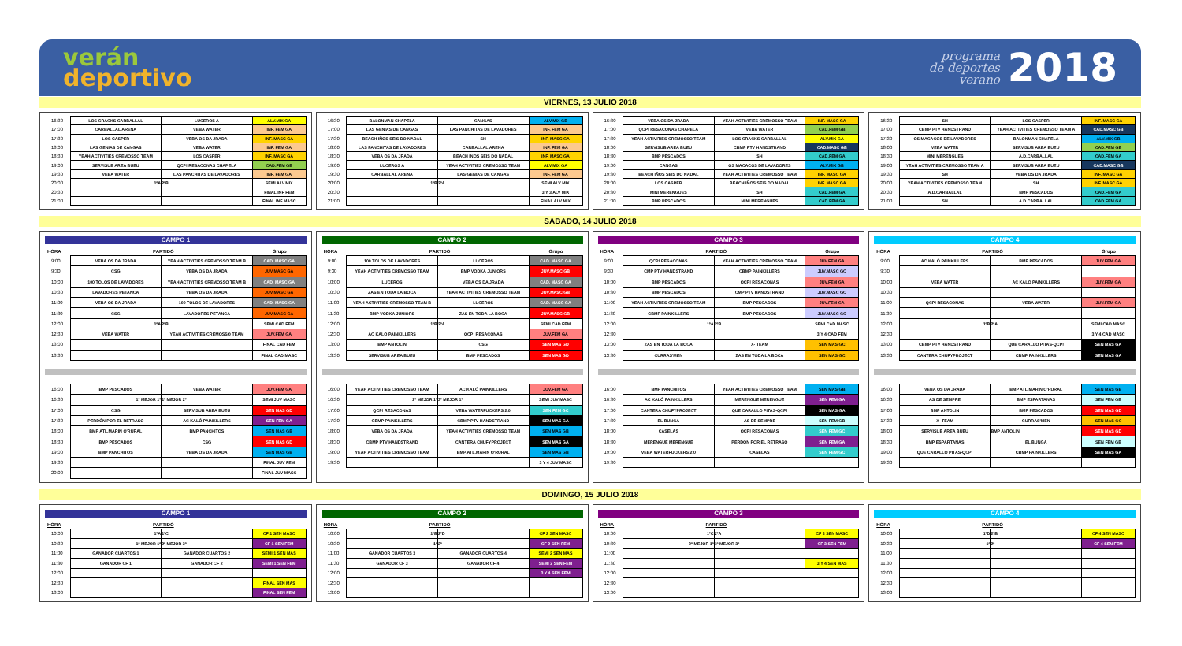verán
deportivo
programa
de deportes
verano
2018
VIERNES, 13 JULIO 2018
| 16:30 | LOS CRACKS CARBALLAL | LUCEROS A | ALV.MIX GA |
| 17:00 | CARBALLAL ARENA | VEBA WATER | INF. FEM GA |
| 17:30 | LOS CASPER | VEBA OS DA JRADA | INF. MASC GA |
| 18:00 | LAS GENIAS DE CANGAS | VEBA WATER | INF. FEM GA |
| 18:30 | YEAH ACTIVITIES CREMOSSO TEAM | LOS CASPER | INF. MASC GA |
| 19:00 | SERVISUB AREA BUEU | QCP! RESACONAS CHAPELA | CAD.FEM GB |
| 19:30 | VEBA WATER | LAS PANCHITAS DE LAVADORES | INF. FEM GA |
| 20:00 | 1ºA | 2ºB | SEMI ALV.MIX |
| 20:30 | | | FINAL INF FEM |
| 21:00 | | | FINAL INF MASC |
| 16:30 | BALONMAN CHAPELA | CANGAS | ALV.MIX GB |
| 17:00 | LAS GENIAS DE CANGAS | LAS PANCHITAS DE LAVADORES | INF. FEM GA |
| 17:30 | BEACH IÑOS SEIS DO NADAL | SH | INF. MASC GA |
| 18:00 | LAS PANCHITAS DE LAVADORES | CARBALLAL ARENA | INF. FEM GA |
| 18:30 | VEBA OS DA JRADA | BEACH IÑOS SEIS DO NADAL | INF. MASC GA |
| 19:00 | LUCEROS A | YEAH ACTIVITIES CREMOSSO TEAM | ALV.MIX GA |
| 19:30 | CARBALLAL ARENA | LAS GENIAS DE CANGAS | INF. FEM GA |
| 20:00 | 1ºB | 2ºA | SEMI ALV MIX |
| 20:30 | | | 3 Y 3 ALV MIX |
| 21:00 | | | FINAL ALV MIX |
| 16:30 | VEBA OS DA JRADA | YEAH ACTIVITIES CREMOSSO TEAM | INF. MASC GA |
| 17:00 | QCP! RESACONAS CHAPELA | VEBA WATER | CAD.FEM GB |
| 17:30 | YEAH ACTIVITIES CREMOSSO TEAM | LOS CRACKS CARBALLAL | ALV.MIX GA |
| 18:00 | SERVISUB AREA BUEU | CBMP PTV HANDSTRAND | CAD.MASC GB |
| 18:30 | BMP PESCADOS | SH | CAD.FEM GA |
| 19:00 | CANGAS | OS MACACOS DE LAVADORES | ALV.MIX GB |
| 19:30 | BEACH IÑOS SEIS DO NADAL | YEAH ACTIVITIES CREMOSSO TEAM | INF. MASC GA |
| 20:00 | LOS CASPER | BEACH IÑOS SEIS DO NADAL | INF. MASC GA |
| 20:30 | MINI MERENGUES | SH | CAD.FEM GA |
| 21:00 | BMP PESCADOS | MINI MERENGUES | CAD.FEM GA |
| 16:30 | SH | LOS CASPER | INF. MASC GA |
| 17:00 | CBMP PTV HANDSTRAND | YEAH ACTIVITIES CREMOSSO TEAM A | CAD.MASC GB |
| 17:30 | OS MACACOS DE LAVADORES | BALONMAN CHAPELA | ALV.MIX GB |
| 18:00 | VEBA WATER | SERVISUB AREA BUEU | CAD.FEM GB |
| 18:30 | MINI MERENGUES | A.D.CARBALLAL | CAD.FEM GA |
| 19:00 | YEAH ACTIVITIES CREMOSSO TEAM A | SERVISUB AREA BUEU | CAD.MASC GB |
| 19:30 | SH | VEBA OS DA JRADA | INF. MASC GA |
| 20:00 | YEAH ACTIVITIES CREMOSSO TEAM | SH | INF. MASC GA |
| 20:30 | A.D.CARBALLAL | BMP PESCADOS | CAD.FEM GA |
| 21:00 | SH | A.D.CARBALLAL | CAD.FEM GA |
SABADO, 14 JULIO 2018
CAMPO 1
HORA PARTIDO Grupo
| 9:00 | VEBA OS DA JRADA | YEAH ACTIVITIES CREMOSSO TEAM B | CAD. MASC GA |
| 9:30 | CSG | VEBA OS DA JRADA | JUV.MASC GA |
| 10:00 | 100 TOLOS DE LAVADORES | YEAH ACTIVITIES CREMOSSO TEAM B | CAD. MASC GA |
| 10:30 | LAVADORES PETANCA | VEBA OS DA JRADA | JUV.MASC GA |
| 11:00 | VEBA OS DA JRADA | 100 TOLOS DE LAVADORES | CAD. MASC GA |
| 11:30 | CSG | LAVADORES PETANCA | JUV.MASC GA |
| 12:00 | 1ºA | 2ºB | SEMI CAD FEM |
| 12:30 | VEBA WATER | YEAH ACTIVITIES CREMOSSO TEAM | JUV.FEM GA |
| 13:00 | | | FINAL CAD FEM |
| 13:30 | | | FINAL CAD MASC |
| 16:00 | BMP PESCADOS | VEBA WATER | JUV.FEM GA |
| 16:30 | 1º MEJOR 1º | 1º MEJOR 2º | SEMI JUV MASC |
| 17:00 | CSG | SERVISUB AREA BUEU | SEN MAS GD |
| 17:30 | PERDÓN POR EL RETRASO | AC KALÓ PAINKILLERS | SEN FEM GA |
| 18:00 | BMP ATL.MARIN O'RURAL | BMP PANCHITOS | SEN MAS GB |
| 18:30 | BMP PESCADOS | CSG | SEN MAS GD |
| 19:00 | BMP PANCHITOS | VEBA OS DA JRADA | SEN MAS GB |
| 19:30 | | | FINAL JUV FEM |
| 20:00 | | | FINAL JUV MASC |
CAMPO 2
HORA PARTIDO Grupo
| 9:00 | 100 TOLOS DE LAVADORES | LUCEROS | CAD. MASC GA |
| 9:30 | YEAH ACTIVITIES CREMOSSO TEAM | BMP VODKA JUNIORS | JUV.MASC GB |
| 10:00 | LUCEROS | VEBA OS DA JRADA | CAD. MASC GA |
| 10:30 | ZAS EN TODA LA BOCA | YEAH ACTIVITIES CREMOSSO TEAM | JUV.MASC GB |
| 11:00 | YEAH ACTIVITIES CREMOSSO TEAM B | LUCEROS | CAD. MASC GA |
| 11:30 | BMP VODKA JUNIORS | ZAS EN TODA LA BOCA | JUV.MASC GB |
| 12:00 | 1ºB | 2ºA | SEMI CAD FEM |
| 12:30 | AC KALÓ PAINKILLERS | QCP! RESACONAS | JUV.FEM GA |
| 13:00 | BMP ANTOLIN | CSG | SEN MAS GD |
| 13:30 | SERVISUB AREA BUEU | BMP PESCADOS | SEN MAS GD |
| 16:00 | YEAH ACTIVITIES CREMOSSO TEAM | AC KALÓ PAINKILLERS | JUV.FEM GA |
| 16:30 | 2º MEJOR 1º | 3º MEJOR 1º | SEMI JUV MASC |
| 17:00 | QCP! RESACONAS | VEBA WATERFUCKERS 2.0 | SEN FEM GC |
| 17:30 | CBMP PAINKILLERS | CBMP PTV HANDSTRAND | SEN MAS GA |
| 18:00 | VEBA OS DA JRADA | YEAH ACTIVITIES CREMOSSO TEAM | SEN MAS GB |
| 18:30 | CBMP PTV HANDSTRAND | CANTERA CHUFYPROJECT | SEN MAS GA |
| 19:00 | YEAH ACTIVITIES CREMOSSO TEAM | BMP ATL.MARIN O'RURAL | SEN MAS GB |
| 19:30 | | | 3 Y 4 JUV MASC |
CAMPO 3
HORA PARTIDO Grupo
| 9:00 | QCP! RESACONAS | YEAH ACTIVITIES CREMOSSO TEAM | JUV.FEM GA |
| 9:30 | CMP PTV HANDSTRAND | CBMP PAINKILLERS | JUV.MASC GC |
| 10:00 | BMP PESCADOS | QCP! RESACONAS | JUV.FEM GA |
| 10:30 | BMP PESCADOS | CMP PTV HANDSTRAND | JUV.MASC GC |
| 11:00 | YEAH ACTIVITIES CREMOSSO TEAM | BMP PESCADOS | JUV.FEM GA |
| 11:30 | CBMP PAINKILLERS | BMP PESCADOS | JUV.MASC GC |
| 12:00 | 1ºA | 2ºB | SEMI CAD MASC |
| 12:30 | | | 3 Y 4 CAD FEM |
| 13:00 | ZAS EN TODA LA BOCA | X- TEAM | SEN MAS GC |
| 13:30 | CURRAS'MEN | ZAS EN TODA LA BOCA | SEN MAS GC |
| 16:00 | BMP PANCHITOS | YEAH ACTIVITIES CREMOSSO TEAM | SEN MAS GB |
| 16:30 | AC KALÓ PAINKILLERS | MERENGUE MERENGUE | SEN FEM GA |
| 17:00 | CANTERA CHUFYPROJECT | QUE CARALLO PITAS-QCP! | SEN MAS GA |
| 17:30 | EL BUNGA | AS DE SEMPRE | SEN FEM GB |
| 18:00 | CASELAS | QCP! RESACONAS | SEN FEM GC |
| 18:30 | MERENGUE MERENGUE | PERDÓN POR EL RETRASO | SEN FEM GA |
| 19:00 | VEBA WATERFUCKERS 2.0 | CASELAS | SEN FEM GC |
| 19:30 | | | |
CAMPO 4
HORA PARTIDO Grupo
| 9:00 | AC KALÓ PAINKILLERS | BMP PESCADOS | JUV.FEM GA |
| 9:30 | | | |
| 10:00 | VEBA WATER | AC KALÓ PAINKILLERS | JUV.FEM GA |
| 10:30 | | | |
| 11:00 | QCP! RESACONAS | VEBA WATER | JUV.FEM GA |
| 11:30 | | | |
| 12:00 | 1ºB | 2ºA | SEMI CAD MASC |
| 12:30 | | | 3 Y 4 CAD MASC |
| 13:00 | CBMP PTV HANDSTRAND | QUE CARALLO PITAS-QCP! | SEN MAS GA |
| 13:30 | CANTERA CHUFYPROJECT | CBMP PAINKILLERS | SEN MAS GA |
| 16:00 | VEBA OS DA JRADA | BMP ATL.MARIN O'RURAL | SEN MAS GB |
| 16:30 | AS DE SEMPRE | BMP ESPARTANAS | SEN FEM GB |
| 17:00 | BMP ANTOLIN | BMP PESCADOS | SEN MAS GD |
| 17:30 | X- TEAM | CURRAS'MEN | SEN MAS GC |
| 18:00 | SERVISUB AREA BUEU | BMP ANTOLIN | SEN MAS GD |
| 18:30 | BMP ESPARTANAS | EL BUNGA | SEN FEM GB |
| 19:00 | QUE CARALLO PITAS-QCP! | CBMP PAINKILLERS | SEN MAS GA |
| 19:30 | | | |
DOMINGO, 15 JULIO 2018
CAMPO 1
HORA PARTIDO
| 10:00 | 1ºA | 1ºC | CF 1 SEN MASC |
| 10:30 | 1º MEJOR 1º | 2º MEJOR 3º | CF 1 SEN FEM |
| 11:00 | GANADOR CUARTOS 1 | GANADOR CUARTOS 2 | SEMI 1 SEN MAS |
| 11:30 | GANADOR CF 1 | GANADOR CF 2 | SEMI 1 SEN FEM |
| 12:00 | | | |
| 12:30 | | | FINAL SEN MAS |
| 13:00 | | | FINAL SEN FEM |
CAMPO 2
HORA PARTIDO
| 10:00 | 1ºB | 2ºD | CF 2 SEN MASC |
| 10:30 | 1º | 2º | CF 2 SEN FEM |
| 11:00 | GANADOR CUARTOS 3 | GANADOR CUARTOS 4 | SEMI 2 SEN MAS |
| 11:30 | GANADOR CF 3 | GANADOR CF 4 | SEMI 2 SEN FEM |
| 12:00 | | | 3 Y 4 SEN FEM |
| 12:30 | | | |
| 13:00 | | | |
CAMPO 3
HORA PARTIDO
| 10:00 | 1ºC | 2ºA | CF 3 SEN MASC |
| 10:30 | 2º MEJOR 1º | 1º MEJOR 3º | CF 3 SEN FEM |
| 11:00 | | | |
| 11:30 | | | 3 Y 4 SEN MAS |
| 12:00 | | | |
| 12:30 | | | |
| 13:00 | | | |
CAMPO 4
HORA PARTIDO
| 10:00 | 1ºD | 2ºB | CF 4 SEN MASC |
| 10:30 | 1º | 2º | CF 4 SEN FEM |
| 11:00 | | | |
| 11:30 | | | |
| 12:00 | | | |
| 12:30 | | | |
| 13:00 | | | |